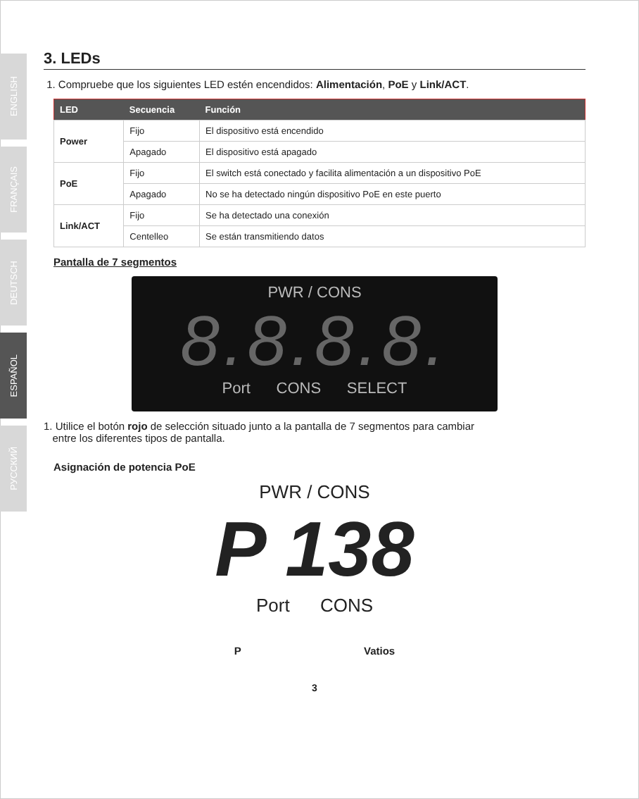ENGLISH
FRANÇAIS
DEUTSCH
ESPAÑOL
РУССКИЙ
3. LEDs
1. Compruebe que los siguientes LED estén encendidos: Alimentación, PoE y Link/ACT.
| LED | Secuencia | Función |
| --- | --- | --- |
| Power | Fijo | El dispositivo está encendido |
| | Apagado | El dispositivo está apagado |
| PoE | Fijo | El switch está conectado y facilita alimentación a un dispositivo PoE |
| | Apagado | No se ha detectado ningún dispositivo PoE en este puerto |
| Link/ACT | Fijo | Se ha detectado una conexión |
| | Centelleo | Se están transmitiendo datos |
Pantalla de 7 segmentos
PWR / CONS
8.8.8.8.
Port CONS SELECT
1. Utilice el botón rojo de selección situado junto a la pantalla de 7 segmentos para cambiar
entre los diferentes tipos de pantalla.
Asignación de potencia PoE
PWR / CONS
P 138
Port CONS
P Vatios
3